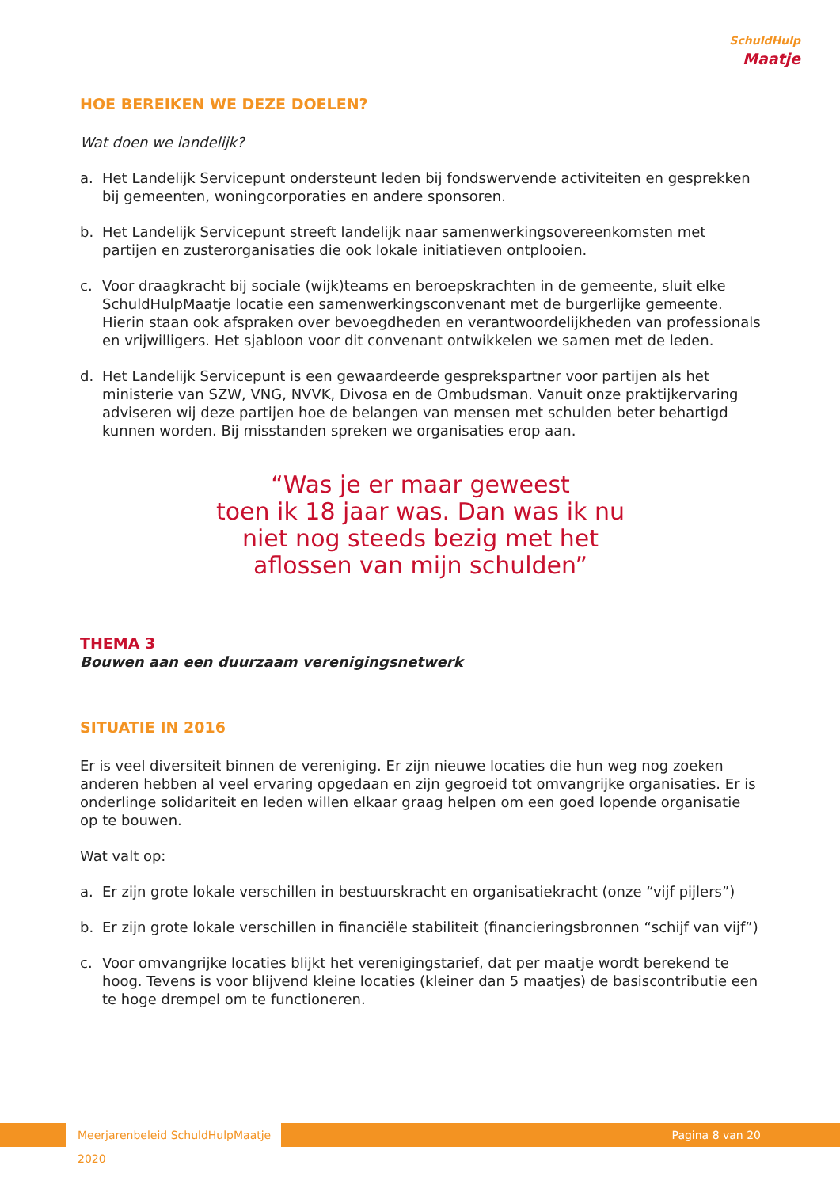SchuldHulp
Maatje
HOE BEREIKEN WE DEZE DOELEN?
Wat doen we landelijk?
a. Het Landelijk Servicepunt ondersteunt leden bij fondswervende activiteiten en gesprekken bij gemeenten, woningcorporaties en andere sponsoren.
b. Het Landelijk Servicepunt streeft landelijk naar samenwerkingsovereenkomsten met partijen en zusterorganisaties die ook lokale initiatieven ontplooien.
c. Voor draagkracht bij sociale (wijk)teams en beroepskrachten in de gemeente, sluit elke SchuldHulpMaatje locatie een samenwerkingsconvenant met de burgerlijke gemeente. Hierin staan ook afspraken over bevoegdheden en verantwoordelijkheden van professionals en vrijwilligers. Het sjabloon voor dit convenant ontwikkelen we samen met de leden.
d. Het Landelijk Servicepunt is een gewaardeerde gesprekspartner voor partijen als het ministerie van SZW, VNG, NVVK, Divosa en de Ombudsman. Vanuit onze praktijkervaring adviseren wij deze partijen hoe de belangen van mensen met schulden beter behartigd kunnen worden. Bij misstanden spreken we organisaties erop aan.
“Was je er maar geweest
toen ik 18 jaar was. Dan was ik nu
niet nog steeds bezig met het
aflossen van mijn schulden”
THEMA 3
Bouwen aan een duurzaam verenigingsnetwerk
SITUATIE IN 2016
Er is veel diversiteit binnen de vereniging. Er zijn nieuwe locaties die hun weg nog zoeken anderen hebben al veel ervaring opgedaan en zijn gegroeid tot omvangrijke organisaties. Er is onderlinge solidariteit en leden willen elkaar graag helpen om een goed lopende organisatie op te bouwen.
Wat valt op:
a. Er zijn grote lokale verschillen in bestuurskracht en organisatiekracht (onze “vijf pijlers”)
b. Er zijn grote lokale verschillen in financiële stabiliteit (financieringsbronnen “schijf van vijf”)
c. Voor omvangrijke locaties blijkt het verenigingstarief, dat per maatje wordt berekend te hoog. Tevens is voor blijvend kleine locaties (kleiner dan 5 maatjes) de basiscontributie een te hoge drempel om te functioneren.
Meerjarenbeleid SchuldHulpMaatje 2020
Pagina 8 van 20